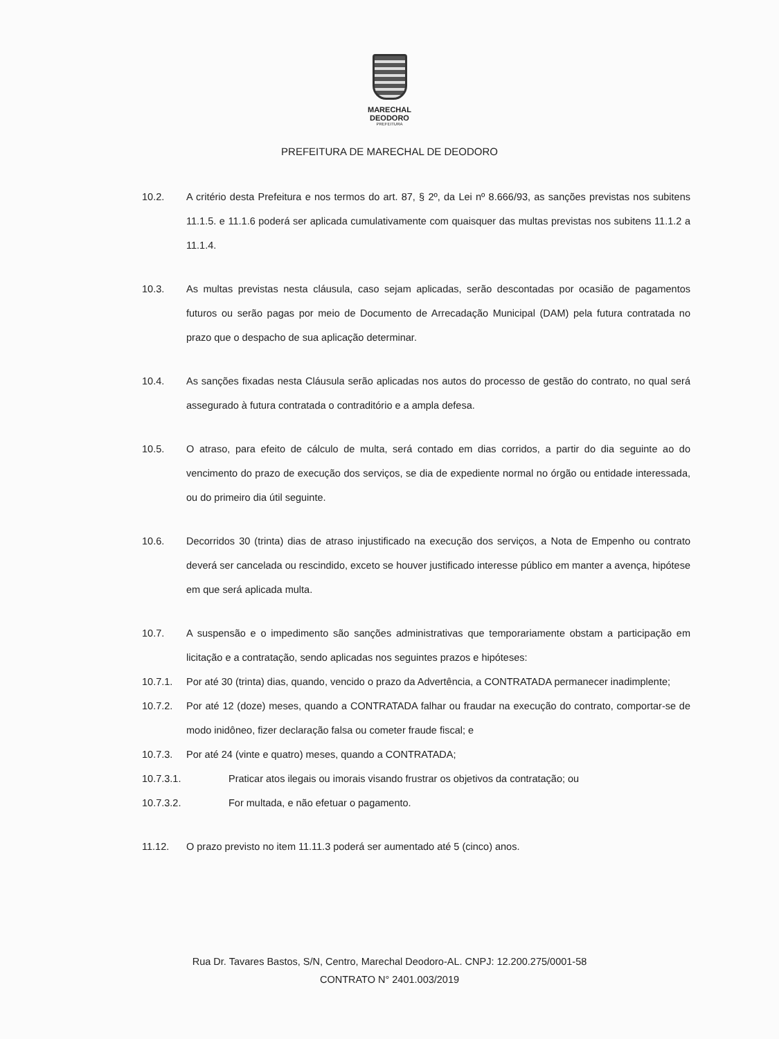MARECHAL
DEODORO
PREFEITURA
PREFEITURA DE MARECHAL DE DEODORO
10.2. A critério desta Prefeitura e nos termos do art. 87, § 2º, da Lei nº 8.666/93, as sanções previstas nos subitens 11.1.5. e 11.1.6 poderá ser aplicada cumulativamente com quaisquer das multas previstas nos subitens 11.1.2 a 11.1.4.
10.3. As multas previstas nesta cláusula, caso sejam aplicadas, serão descontadas por ocasião de pagamentos futuros ou serão pagas por meio de Documento de Arrecadação Municipal (DAM) pela futura contratada no prazo que o despacho de sua aplicação determinar.
10.4. As sanções fixadas nesta Cláusula serão aplicadas nos autos do processo de gestão do contrato, no qual será assegurado à futura contratada o contraditório e a ampla defesa.
10.5. O atraso, para efeito de cálculo de multa, será contado em dias corridos, a partir do dia seguinte ao do vencimento do prazo de execução dos serviços, se dia de expediente normal no órgão ou entidade interessada, ou do primeiro dia útil seguinte.
10.6. Decorridos 30 (trinta) dias de atraso injustificado na execução dos serviços, a Nota de Empenho ou contrato deverá ser cancelada ou rescindido, exceto se houver justificado interesse público em manter a avença, hipótese em que será aplicada multa.
10.7. A suspensão e o impedimento são sanções administrativas que temporariamente obstam a participação em licitação e a contratação, sendo aplicadas nos seguintes prazos e hipóteses:
10.7.1. Por até 30 (trinta) dias, quando, vencido o prazo da Advertência, a CONTRATADA permanecer inadimplente;
10.7.2. Por até 12 (doze) meses, quando a CONTRATADA falhar ou fraudar na execução do contrato, comportar-se de modo inidôneo, fizer declaração falsa ou cometer fraude fiscal; e
10.7.3. Por até 24 (vinte e quatro) meses, quando a CONTRATADA;
10.7.3.1. Praticar atos ilegais ou imorais visando frustrar os objetivos da contratação; ou
10.7.3.2. For multada, e não efetuar o pagamento.
11.12. O prazo previsto no item 11.11.3 poderá ser aumentado até 5 (cinco) anos.
Rua Dr. Tavares Bastos, S/N, Centro, Marechal Deodoro-AL. CNPJ: 12.200.275/0001-58
CONTRATO N° 2401.003/2019